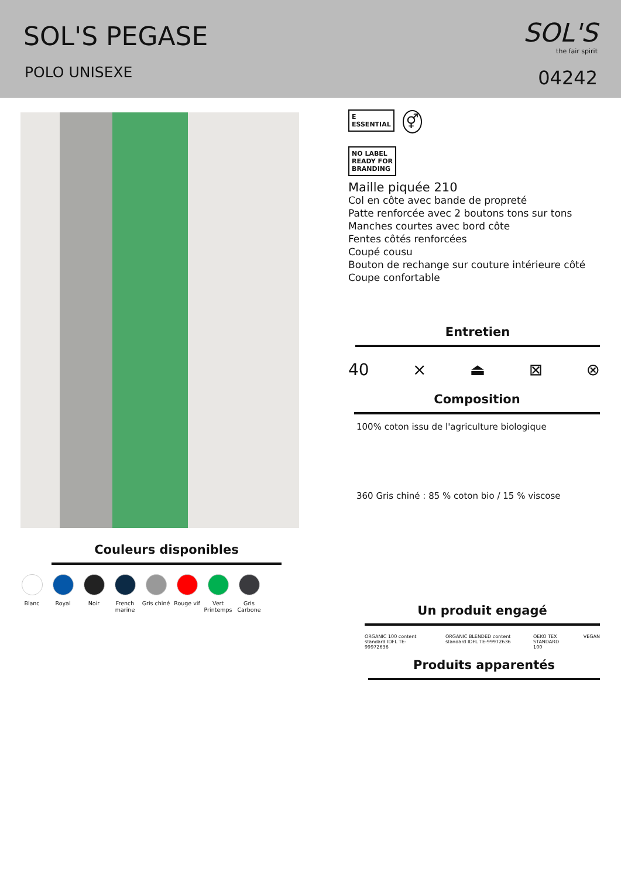SOL'S PEGASE
POLO UNISEXE
SOL'S
the fair spirit
04242
Couleurs disponibles
Blanc Royal Noir French marine
Gris chiné
Rouge vif Vert Printemps
Gris Carbone
E
ESSENTIAL ⚥
NO LABEL
READY FOR
BRANDING
Maille piquée 210
Col en côte avec bande de propreté
Patte renforcée avec 2 boutons tons sur tons
Manches courtes avec bord côte
Fentes côtés renforcées
Coupé cousu
Bouton de rechange sur couture intérieure côté
Coupe confortable
Entretien
40 ⨯ ⏏ ⊠ ⊗
Composition
100% coton issu de l'agriculture biologique
360 Gris chiné : 85 % coton bio / 15 % viscose
Un produit engagé
ORGANIC 100 content standard IDFL TE-99972636 ORGANIC BLENDED content standard IDFL TE-99972636 OEKO TEX STANDARD 100 VEGAN
Produits apparentés